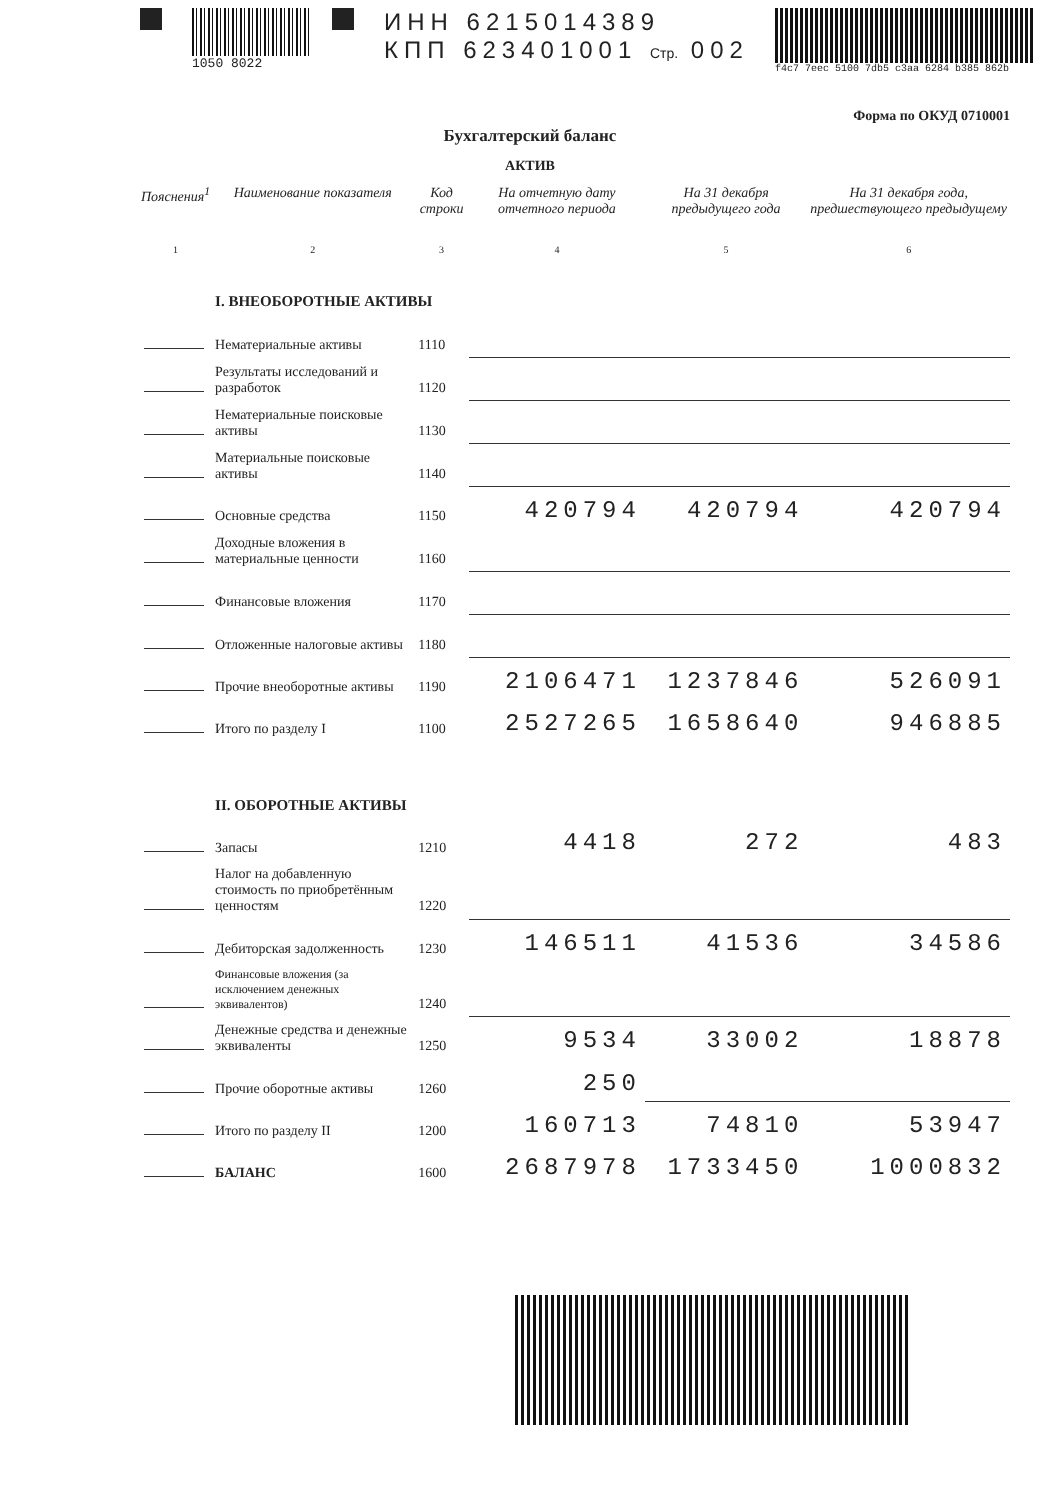1050 8022
ИНН 6215014389
КПП 623401001 Стр. 002
f4c7 7eec 5100 7db5 c3aa 6284 b385 862b
Форма по ОКУД 0710001
Бухгалтерский баланс
АКТИВ
| Пояснения<sup>1</sup> | Наименование показателя | Код строки | На отчетную дату отчетного периода | На 31 декабря предыдущего года | На 31 декабря года, предшествующего предыдущему |
| --- | --- | --- | --- | --- | --- |
| 1 | 2 | 3 | 4 | 5 | 6 |
| | I. ВНЕОБОРОТНЫЕ АКТИВЫ | | | | |
| | Нематериальные активы | 1110 | | | |
| | Результаты исследований и разработок | 1120 | | | |
| | Нематериальные поисковые активы | 1130 | | | |
| | Материальные поисковые активы | 1140 | | | |
| | Основные средства | 1150 | 420794 | 420794 | 420794 |
| | Доходные вложения в материальные ценности | 1160 | | | |
| | Финансовые вложения | 1170 | | | |
| | Отложенные налоговые активы | 1180 | | | |
| | Прочие внеоборотные активы | 1190 | 2106471 | 1237846 | 526091 |
| | Итого по разделу I | 1100 | 2527265 | 1658640 | 946885 |
| | II. ОБОРОТНЫЕ АКТИВЫ | | | | |
| | Запасы | 1210 | 4418 | 272 | 483 |
| | Налог на добавленную стоимость по приобретённым ценностям | 1220 | | | |
| | Дебиторская задолженность | 1230 | 146511 | 41536 | 34586 |
| | Финансовые вложения (за исключением денежных эквивалентов) | 1240 | | | |
| | Денежные средства и денежные эквиваленты | 1250 | 9534 | 33002 | 18878 |
| | Прочие оборотные активы | 1260 | 250 | | |
| | Итого по разделу II | 1200 | 160713 | 74810 | 53947 |
| | БАЛАНС | 1600 | 2687978 | 1733450 | 1000832 |